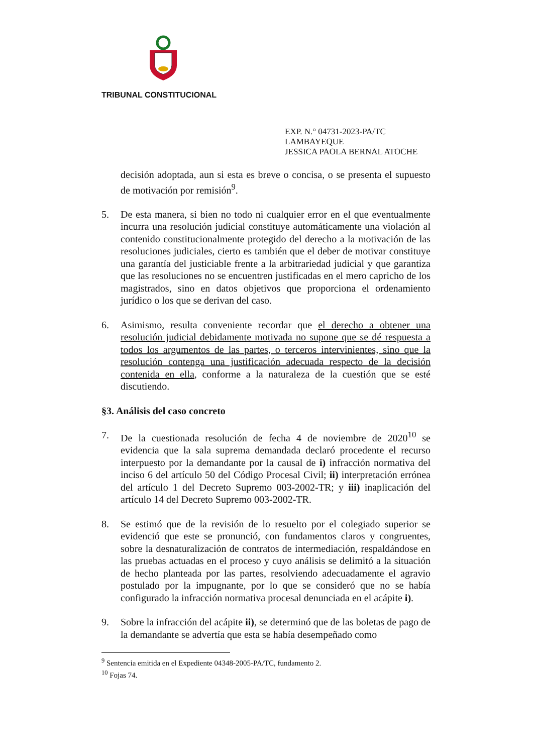TRIBUNAL CONSTITUCIONAL
EXP. N.° 04731-2023-PA/TC
LAMBAYEQUE
JESSICA PAOLA BERNAL ATOCHE
decisión adoptada, aun si esta es breve o concisa, o se presenta el supuesto de motivación por remisión<sup>9</sup>.
5. De esta manera, si bien no todo ni cualquier error en el que eventualmente incurra una resolución judicial constituye automáticamente una violación al contenido constitucionalmente protegido del derecho a la motivación de las resoluciones judiciales, cierto es también que el deber de motivar constituye una garantía del justiciable frente a la arbitrariedad judicial y que garantiza que las resoluciones no se encuentren justificadas en el mero capricho de los magistrados, sino en datos objetivos que proporciona el ordenamiento jurídico o los que se derivan del caso.
6. Asimismo, resulta conveniente recordar que el derecho a obtener una resolución judicial debidamente motivada no supone que se dé respuesta a todos los argumentos de las partes, o terceros intervinientes, sino que la resolución contenga una justificación adecuada respecto de la decisión contenida en ella, conforme a la naturaleza de la cuestión que se esté discutiendo.
§3. Análisis del caso concreto
7. De la cuestionada resolución de fecha 4 de noviembre de 2020<sup>10</sup> se evidencia que la sala suprema demandada declaró procedente el recurso interpuesto por la demandante por la causal de i) infracción normativa del inciso 6 del artículo 50 del Código Procesal Civil; ii) interpretación errónea del artículo 1 del Decreto Supremo 003-2002-TR; y iii) inaplicación del artículo 14 del Decreto Supremo 003-2002-TR.
8. Se estimó que de la revisión de lo resuelto por el colegiado superior se evidenció que este se pronunció, con fundamentos claros y congruentes, sobre la desnaturalización de contratos de intermediación, respaldándose en las pruebas actuadas en el proceso y cuyo análisis se delimitó a la situación de hecho planteada por las partes, resolviendo adecuadamente el agravio postulado por la impugnante, por lo que se consideró que no se había configurado la infracción normativa procesal denunciada en el acápite i).
9. Sobre la infracción del acápite ii), se determinó que de las boletas de pago de la demandante se advertía que esta se había desempeñado como
<sup>9</sup> Sentencia emitida en el Expediente 04348-2005-PA/TC, fundamento 2.
<sup>10</sup> Fojas 74.